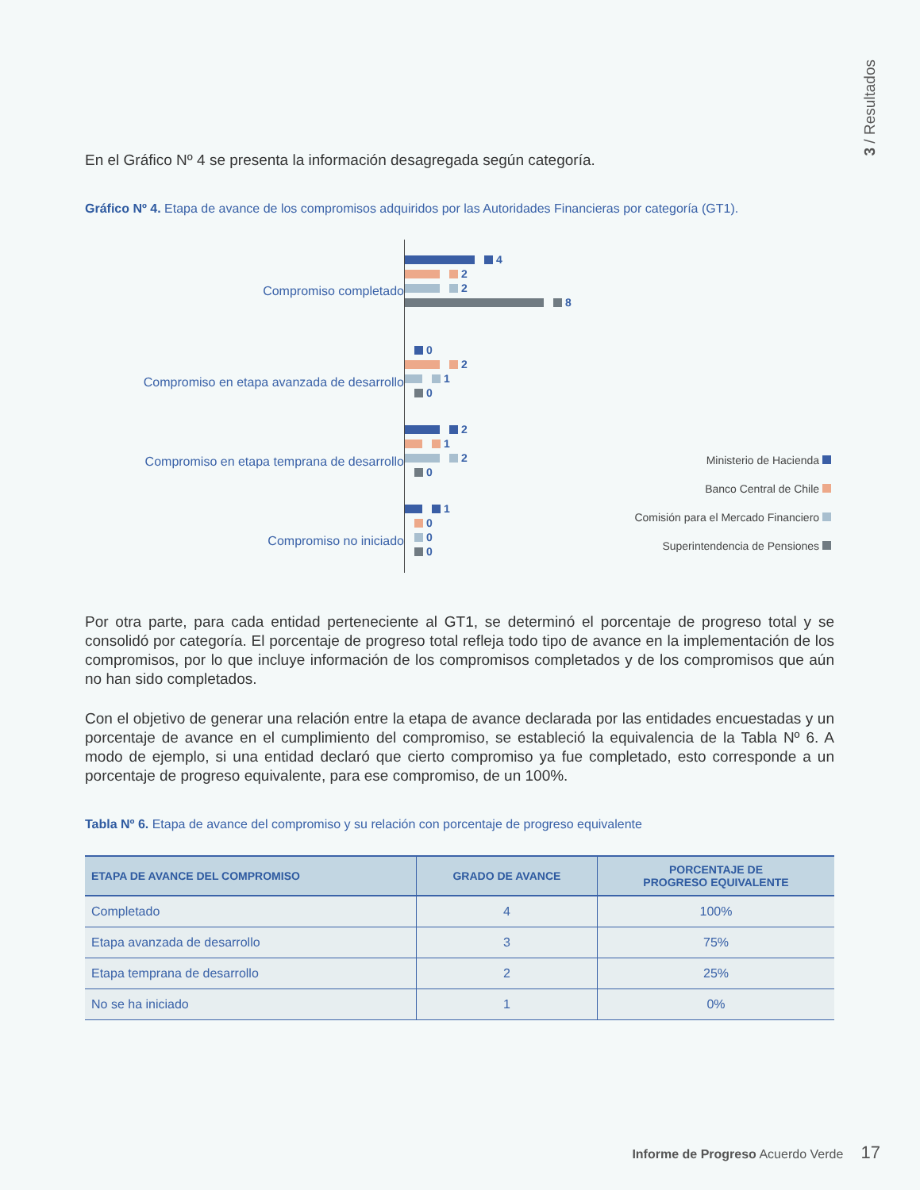3 / Resultados
En el Gráfico Nº 4 se presenta la información desagregada según categoría.
Gráfico Nº 4. Etapa de avance de los compromisos adquiridos por las Autoridades Financieras por categoría (GT1).
Compromiso completado
Compromiso en etapa avanzada de desarrollo
Compromiso en etapa temprana de desarrollo
Compromiso no iniciado
4
2
2
8
0
2
1
0
2
1
2
0
1
0
0
0
Ministerio de Hacienda
Banco Central de Chile
Comisión para el Mercado Financiero
Superintendencia de Pensiones
Por otra parte, para cada entidad perteneciente al GT1, se determinó el porcentaje de progreso total y se consolidó por categoría. El porcentaje de progreso total refleja todo tipo de avance en la implementación de los compromisos, por lo que incluye información de los compromisos completados y de los compromisos que aún no han sido completados.
Con el objetivo de generar una relación entre la etapa de avance declarada por las entidades encuestadas y un porcentaje de avance en el cumplimiento del compromiso, se estableció la equivalencia de la Tabla Nº 6. A modo de ejemplo, si una entidad declaró que cierto compromiso ya fue completado, esto corresponde a un porcentaje de progreso equivalente, para ese compromiso, de un 100%.
Tabla Nº 6. Etapa de avance del compromiso y su relación con porcentaje de progreso equivalente
| ETAPA DE AVANCE DEL COMPROMISO | GRADO DE AVANCE | PORCENTAJE DE PROGRESO EQUIVALENTE |
| --- | --- | --- |
| Completado | 4 | 100% |
| Etapa avanzada de desarrollo | 3 | 75% |
| Etapa temprana de desarrollo | 2 | 25% |
| No se ha iniciado | 1 | 0% |
Informe de Progreso Acuerdo Verde 17